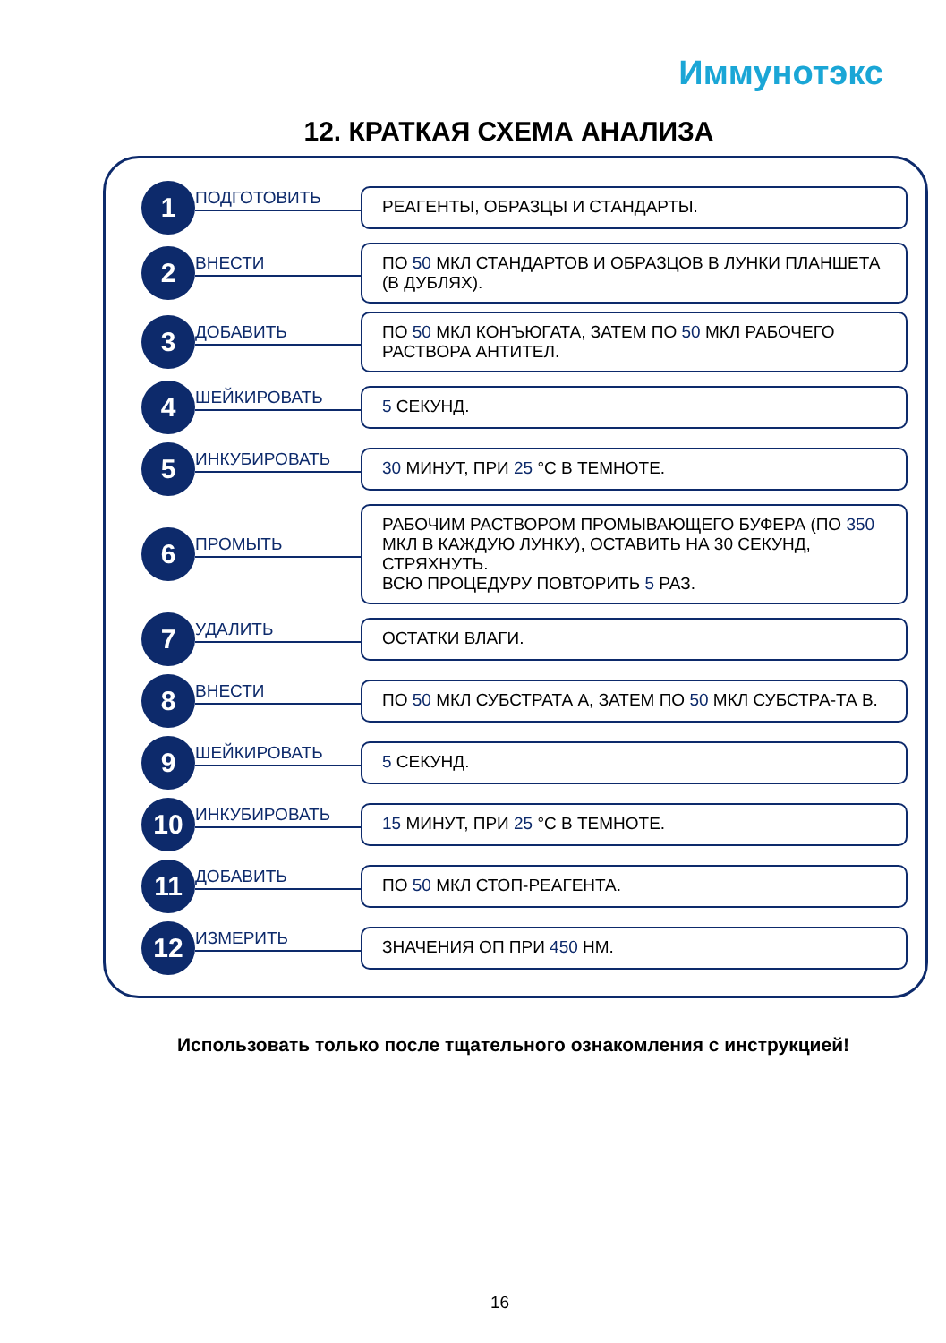Иммунотэкс
12. КРАТКАЯ СХЕМА АНАЛИЗА
1
ПОДГОТОВИТЬ
РЕАГЕНТЫ, ОБРАЗЦЫ И СТАНДАРТЫ.
2
ВНЕСТИ
ПО 50 МКЛ СТАНДАРТОВ И ОБРАЗЦОВ В ЛУНКИ ПЛАНШЕТА (В ДУБЛЯХ).
3
ДОБАВИТЬ
ПО 50 МКЛ КОНЪЮГАТА, ЗАТЕМ ПО 50 МКЛ РАБОЧЕГО РАСТВОРА АНТИТЕЛ.
4
ШЕЙКИРОВАТЬ
5 СЕКУНД.
5
ИНКУБИРОВАТЬ
30 МИНУТ, ПРИ 25 °С В ТЕМНОТЕ.
6
ПРОМЫТЬ
РАБОЧИМ РАСТВОРОМ ПРОМЫВАЮЩЕГО БУФЕРА (ПО 350 МКЛ В КАЖДУЮ ЛУНКУ), ОСТАВИТЬ НА 30 СЕКУНД, СТРЯХНУТЬ.
ВСЮ ПРОЦЕДУРУ ПОВТОРИТЬ 5 РАЗ.
7
УДАЛИТЬ
ОСТАТКИ ВЛАГИ.
8
ВНЕСТИ
ПО 50 МКЛ СУБСТРАТА А, ЗАТЕМ ПО 50 МКЛ СУБСТРА-ТА В.
9
ШЕЙКИРОВАТЬ
5 СЕКУНД.
10
ИНКУБИРОВАТЬ
15 МИНУТ, ПРИ 25 °С В ТЕМНОТЕ.
11
ДОБАВИТЬ
ПО 50 МКЛ СТОП-РЕАГЕНТА.
12
ИЗМЕРИТЬ
ЗНАЧЕНИЯ ОП ПРИ 450 НМ.
Использовать только после тщательного ознакомления с инструкцией!
16